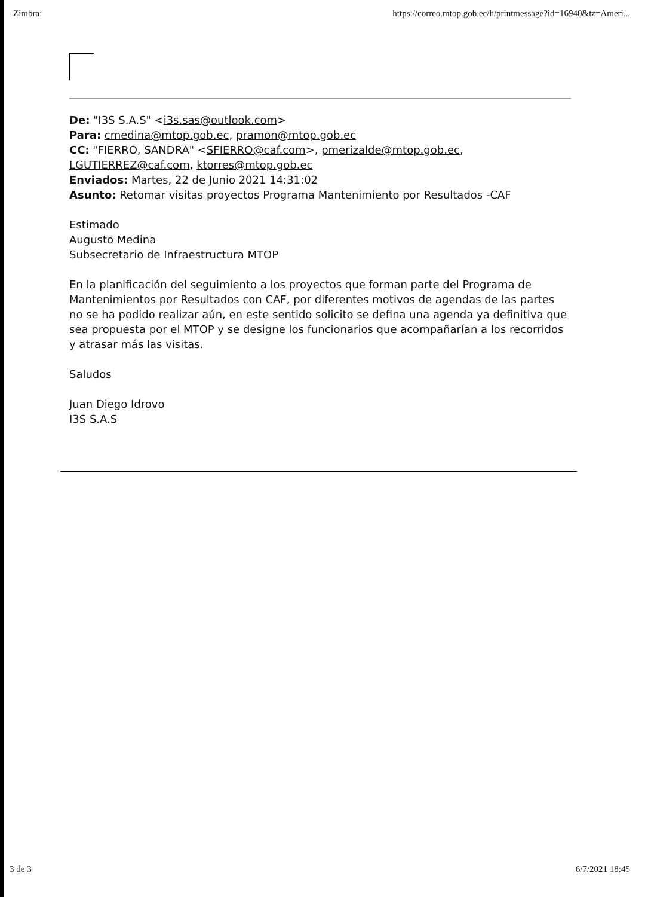Zimbra: https://correo.mtop.gob.ec/h/printmessage?id=16940&tz=Ameri...
De: "I3S S.A.S" <i3s.sas@outlook.com>
Para: cmedina@mtop.gob.ec, pramon@mtop.gob.ec
CC: "FIERRO, SANDRA" <SFIERRO@caf.com>, pmerizalde@mtop.gob.ec, LGUTIERREZ@caf.com, ktorres@mtop.gob.ec
Enviados: Martes, 22 de Junio 2021 14:31:02
Asunto: Retomar visitas proyectos Programa Mantenimiento por Resultados -CAF
Estimado
Augusto Medina
Subsecretario de Infraestructura MTOP
En la planificación del seguimiento a los proyectos que forman parte del Programa de Mantenimientos por Resultados con CAF, por diferentes motivos de agendas de las partes no se ha podido realizar aún, en este sentido solicito se defina una agenda ya definitiva que sea propuesta por el MTOP y se designe los funcionarios que acompañarían a los recorridos y atrasar más las visitas.
Saludos
Juan Diego Idrovo
I3S S.A.S
3 de 3 6/7/2021 18:45